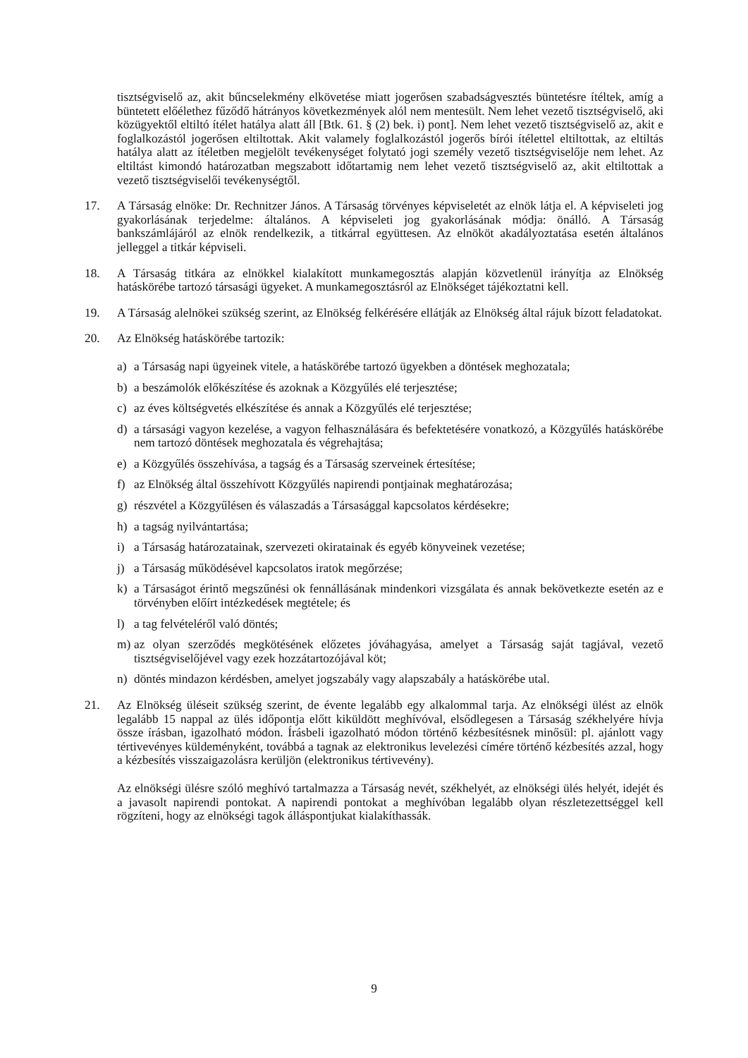tisztségviselő az, akit bűncselekmény elkövetése miatt jogerősen szabadságvesztés büntetésre ítéltek, amíg a büntetett előélethez fűződő hátrányos következmények alól nem mentesült. Nem lehet vezető tisztségviselő, aki közügyektől eltiltó ítélet hatálya alatt áll [Btk. 61. § (2) bek. i) pont]. Nem lehet vezető tisztségviselő az, akit e foglalkozástól jogerősen eltiltottak. Akit valamely foglalkozástól jogerős bírói ítélettel eltiltottak, az eltiltás hatálya alatt az ítéletben megjelölt tevékenységet folytató jogi személy vezető tisztségviselője nem lehet. Az eltiltást kimondó határozatban megszabott időtartamig nem lehet vezető tisztségviselő az, akit eltiltottak a vezető tisztségviselői tevékenységtől.
17. A Társaság elnöke: Dr. Rechnitzer János. A Társaság törvényes képviseletét az elnök látja el. A képviseleti jog gyakorlásának terjedelme: általános. A képviseleti jog gyakorlásának módja: önálló. A Társaság bankszámlájáról az elnök rendelkezik, a titkárral együttesen. Az elnököt akadályoztatása esetén általános jelleggel a titkár képviseli.
18. A Társaság titkára az elnökkel kialakított munkamegosztás alapján közvetlenül irányítja az Elnökség hatáskörébe tartozó társasági ügyeket. A munkamegosztásról az Elnökséget tájékoztatni kell.
19. A Társaság alelnökei szükség szerint, az Elnökség felkérésére ellátják az Elnökség által rájuk bízott feladatokat.
20. Az Elnökség hatáskörébe tartozik:
a) a Társaság napi ügyeinek vitele, a hatáskörébe tartozó ügyekben a döntések meghozatala;
b) a beszámolók előkészítése és azoknak a Közgyűlés elé terjesztése;
c) az éves költségvetés elkészítése és annak a Közgyűlés elé terjesztése;
d) a társasági vagyon kezelése, a vagyon felhasználására és befektetésére vonatkozó, a Közgyűlés hatáskörébe nem tartozó döntések meghozatala és végrehajtása;
e) a Közgyűlés összehívása, a tagság és a Társaság szerveinek értesítése;
f) az Elnökség által összehívott Közgyűlés napirendi pontjainak meghatározása;
g) részvétel a Közgyűlésen és válaszadás a Társasággal kapcsolatos kérdésekre;
h) a tagság nyilvántartása;
i) a Társaság határozatainak, szervezeti okiratainak és egyéb könyveinek vezetése;
j) a Társaság működésével kapcsolatos iratok megőrzése;
k) a Társaságot érintő megszűnési ok fennállásának mindenkori vizsgálata és annak bekövetkezte esetén az e törvényben előírt intézkedések megtétele; és
l) a tag felvételéről való döntés;
m) az olyan szerződés megkötésének előzetes jóváhagyása, amelyet a Társaság saját tagjával, vezető tisztségviselőjével vagy ezek hozzátartozójával köt;
n) döntés mindazon kérdésben, amelyet jogszabály vagy alapszabály a hatáskörébe utal.
21. Az Elnökség üléseit szükség szerint, de évente legalább egy alkalommal tarja. Az elnökségi ülést az elnök legalább 15 nappal az ülés időpontja előtt kiküldött meghívóval, elsődlegesen a Társaság székhelyére hívja össze írásban, igazolható módon. Írásbeli igazolható módon történő kézbesítésnek minősül: pl. ajánlott vagy tértivevényes küldeményként, továbbá a tagnak az elektronikus levelezési címére történő kézbesítés azzal, hogy a kézbesítés visszaigazolásra kerüljön (elektronikus tértivevény).
Az elnökségi ülésre szóló meghívó tartalmazza a Társaság nevét, székhelyét, az elnökségi ülés helyét, idejét és a javasolt napirendi pontokat. A napirendi pontokat a meghívóban legalább olyan részletezettséggel kell rögzíteni, hogy az elnökségi tagok álláspontjukat kialakíthassák.
9